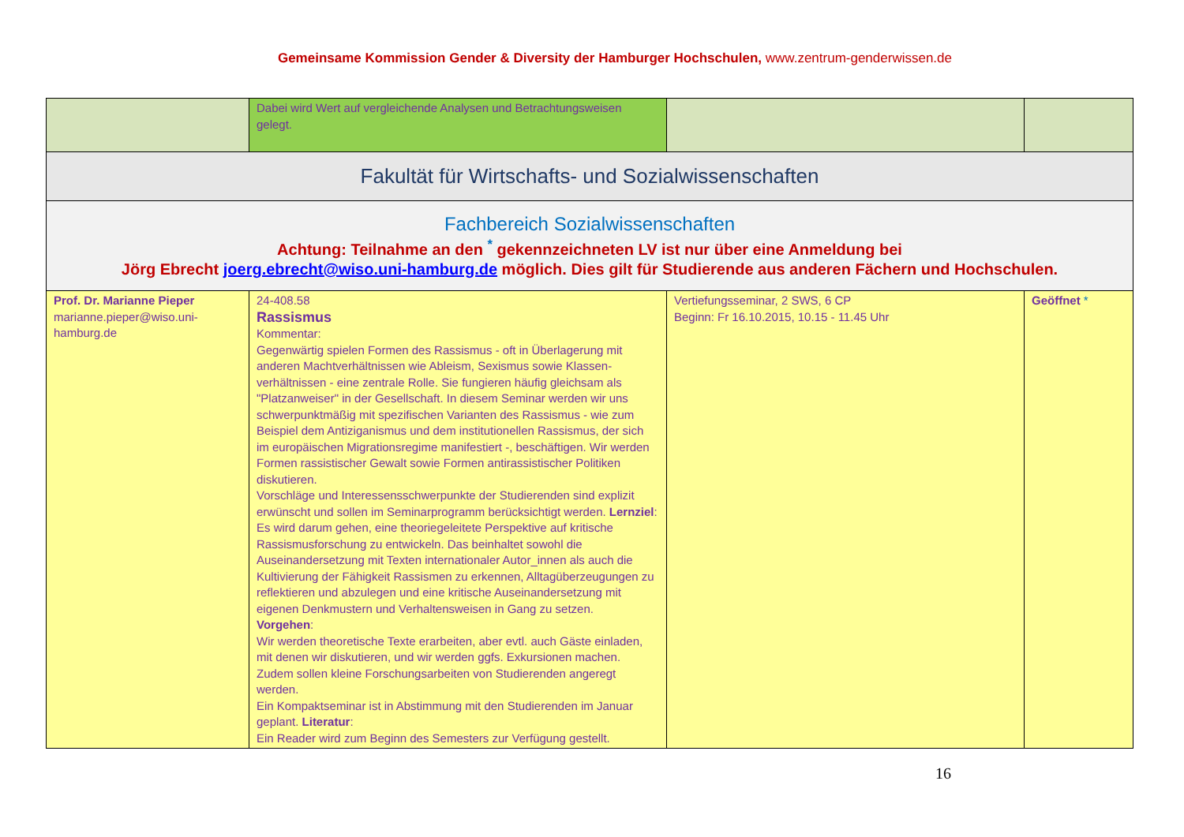Gemeinsame Kommission Gender & Diversity der Hamburger Hochschulen, www.zentrum-genderwissen.de
| | Dabei wird Wert auf vergleichende Analysen und Betrachtungsweisen gelegt. | | |
| Fakultät für Wirtschafts- und Sozialwissenschaften | | | |
| Fachbereich Sozialwissenschaften Achtung: Teilnahme an den <sup>*</sup> gekennzeichneten LV ist nur über eine Anmeldung bei Jörg Ebrecht joerg.ebrecht@wiso.uni-hamburg.de möglich. Dies gilt für Studierende aus anderen Fächern und Hochschulen. | | | |
| Prof. Dr. Marianne Pieper marianne.pieper@wiso.uni-hamburg.de | 24-408.58 Rassismus Kommentar: Gegenwärtig spielen Formen des Rassismus - oft in Überlagerung mit anderen Machtverhältnissen wie Ableism, Sexismus sowie Klassen-verhältnissen - eine zentrale Rolle. Sie fungieren häufig gleichsam als "Platzanweiser" in der Gesellschaft. In diesem Seminar werden wir uns schwerpunktmäßig mit spezifischen Varianten des Rassismus - wie zum Beispiel dem Antiziganismus und dem institutionellen Rassismus, der sich im europäischen Migrationsregime manifestiert -, beschäftigen. Wir werden Formen rassistischer Gewalt sowie Formen antirassistischer Politiken diskutieren. Vorschläge und Interessensschwerpunkte der Studierenden sind explizit erwünscht und sollen im Seminarprogramm berücksichtigt werden. Lernziel : Es wird darum gehen, eine theoriegeleitete Perspektive auf kritische Rassismusforschung zu entwickeln. Das beinhaltet sowohl die Auseinandersetzung mit Texten internationaler Autor_innen als auch die Kultivierung der Fähigkeit Rassismen zu erkennen, Alltagüberzeugungen zu reflektieren und abzulegen und eine kritische Auseinandersetzung mit eigenen Denkmustern und Verhaltensweisen in Gang zu setzen. Vorgehen : Wir werden theoretische Texte erarbeiten, aber evtl. auch Gäste einladen, mit denen wir diskutieren, und wir werden ggfs. Exkursionen machen. Zudem sollen kleine Forschungsarbeiten von Studierenden angeregt werden. Ein Kompaktseminar ist in Abstimmung mit den Studierenden im Januar geplant. Literatur : Ein Reader wird zum Beginn des Semesters zur Verfügung gestellt. | Vertiefungsseminar, 2 SWS, 6 CP Beginn: Fr 16.10.2015, 10.15 - 11.45 Uhr | Geöffnet * |
16